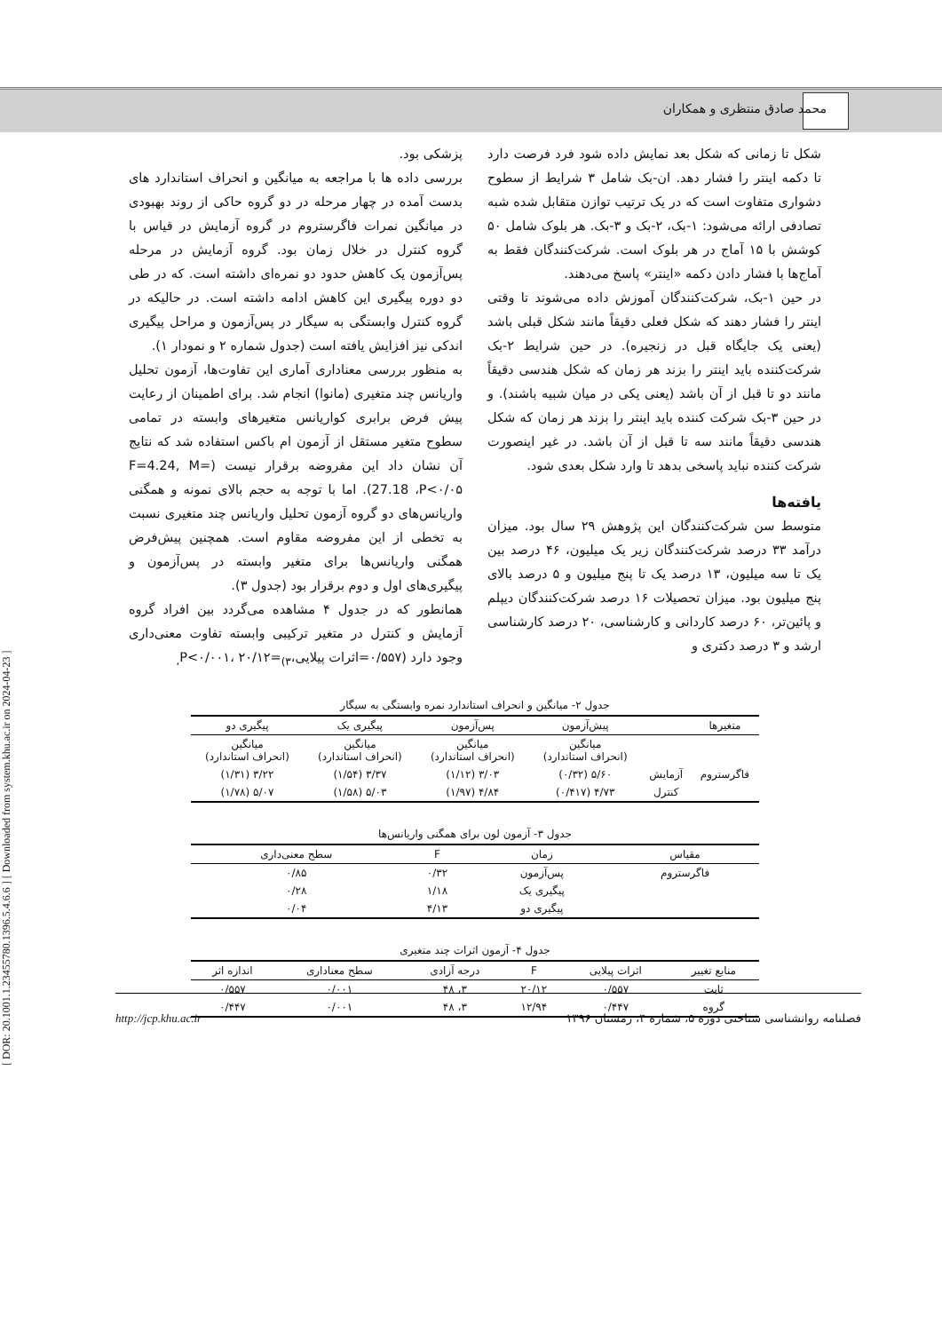محمد صادق منتظری و همکاران
[ DOR: 20.1001.1.23455780.1396.5.4.6.6 ] [ Downloaded from system.khu.ac.ir on 2024-04-23 ]
شکل تا زمانی که شکل بعد نمایش داده شود فرد فرصت دارد تا دکمه اینتر را فشار دهد. ان-بک شامل ۳ شرایط از سطوح دشواری متفاوت است که در یک ترتیب توازن متقابل شده شبه تصادفی ارائه می‌شود: ۱-بک، ۲-بک و ۳-بک. هر بلوک شامل ۵۰ کوشش با ۱۵ آماج در هر بلوک است. شرکت‌کنندگان فقط به آماج‌ها با فشار دادن دکمه «اینتر» پاسخ می‌دهند.
در حین ۱-بک، شرکت‌کنندگان آموزش داده می‌شوند تا وقتی اینتر را فشار دهند که شکل فعلی دقیقاً مانند شکل قبلی باشد (یعنی یک جایگاه قبل در زنجیره). در حین شرایط ۲-بک شرکت‌کننده باید اینتر را بزند هر زمان که شکل هندسی دقیقاً مانند دو تا قبل از آن باشد (یعنی یکی در میان شبیه باشند). و در حین ۳-بک شرکت کننده باید اینتر را بزند هر زمان که شکل هندسی دقیقاً مانند سه تا قبل از آن باشد. در غیر اینصورت شرکت کننده نباید پاسخی بدهد تا وارد شکل بعدی شود.
یافته‌ها
متوسط سن شرکت‌کنندگان این پژوهش ۲۹ سال بود. میزان درآمد ۳۳ درصد شرکت‌کنندگان زیر یک میلیون، ۴۶ درصد بین یک تا سه میلیون، ۱۳ درصد یک تا پنج میلیون و ۵ درصد بالای پنج میلیون بود. میزان تحصیلات ۱۶ درصد شرکت‌کنندگان دیپلم و پائین‌تر، ۶۰ درصد کاردانی و کارشناسی، ۲۰ درصد کارشناسی ارشد و ۳ درصد دکتری و
پزشکی بود.
بررسی داده ها با مراجعه به میانگین و انحراف استاندارد های بدست آمده در چهار مرحله در دو گروه حاکی از روند بهبودی در میانگین نمرات فاگرستروم در گروه آزمایش در قیاس با گروه کنترل در خلال زمان بود. گروه آزمایش در مرحله پس‌آزمون یک کاهش حدود دو نمره‌ای داشته است. که در طی دو دوره پیگیری این کاهش ادامه داشته است. در حالیکه در گروه کنترل وابستگی به سیگار در پس‌آزمون و مراحل پیگیری اندکی نیز افزایش یافته است (جدول شماره ۲ و نمودار ۱).
به منظور بررسی معناداری آماری این تفاوت‌ها، آزمون تحلیل واریانس چند متغیری (مانوا) انجام شد. برای اطمینان از رعایت پیش فرض برابری کواریانس متغیرهای وابسته در تمامی سطوح متغیر مستقل از آزمون ام باکس استفاده شد که نتایج آن نشان داد این مفروضه برقرار نیست (F=4.24, M= 27.18 ،P<۰/۰۵). اما با توجه به حجم بالای نمونه و همگنی واریانس‌های دو گروه آزمون تحلیل واریانس چند متغیری نسبت به تخطی از این مفروضه مقاوم است. همچنین پیش‌فرض همگنی واریانس‌ها برای متغیر وابسته در پس‌آزمون و پیگیری‌های اول و دوم برقرار بود (جدول ۳).
همانطور که در جدول ۴ مشاهده می‌گردد بین افراد گروه آزمایش و کنترل در متغیر ترکیبی وابسته تفاوت معنی‌داری وجود دارد (۰/۵۵۷=اثرات پیلایی،P<۰/۰۰۱، ۲۰/۱۲=<sub>(۳،</sub>
جدول ۲- میانگین و انحراف استاندارد نمره وابستگی به سیگار
| متغیرها | | پیش‌آزمون | پس‌آزمون | پیگیری یک | پیگیری دو |
| --- | --- | --- | --- | --- | --- |
| | | میانگین (انحراف استاندارد) | میانگین (انحراف استاندارد) | میانگین (انحراف استاندارد) | میانگین (انحراف استاندارد) |
| فاگرستروم | آزمایش | ۵/۶۰ (۰/۳۲) | ۳/۰۳ (۱/۱۲) | ۳/۳۷ (۱/۵۴) | ۳/۲۲ (۱/۳۱) |
| | کنترل | ۴/۷۳ (۰/۴۱۷) | ۴/۸۴ (۱/۹۷) | ۵/۰۳ (۱/۵۸) | ۵/۰۷ (۱/۷۸) |
جدول ۳- آزمون لون برای همگنی واریانس‌ها
| مقیاس | زمان | F | سطح معنی‌داری |
| --- | --- | --- | --- |
| فاگرستروم | پس‌آزمون | ۰/۳۲ | ۰/۸۵ |
| | پیگیری یک | ۱/۱۸ | ۰/۲۸ |
| | پیگیری دو | ۴/۱۳ | ۰/۰۴ |
جدول ۴- آزمون اثرات چند متغیری
| منابع تغییر | اثرات پیلایی | F | درجه آزادی | سطح معناداری | اندازه اثر |
| --- | --- | --- | --- | --- | --- |
| ثابت | ۰/۵۵۷ | ۲۰/۱۲ | ۳، ۴۸ | ۰/۰۰۱ | ۰/۵۵۷ |
| گروه | ۰/۴۴۷ | ۱۲/۹۴ | ۳، ۴۸ | ۰/۰۰۱ | ۰/۴۴۷ |
http://jcp.khu.ac.ir فصلنامه روانشناسی شناختی دوره ۵، شماره ۴، زمستان ۱۳۹۶